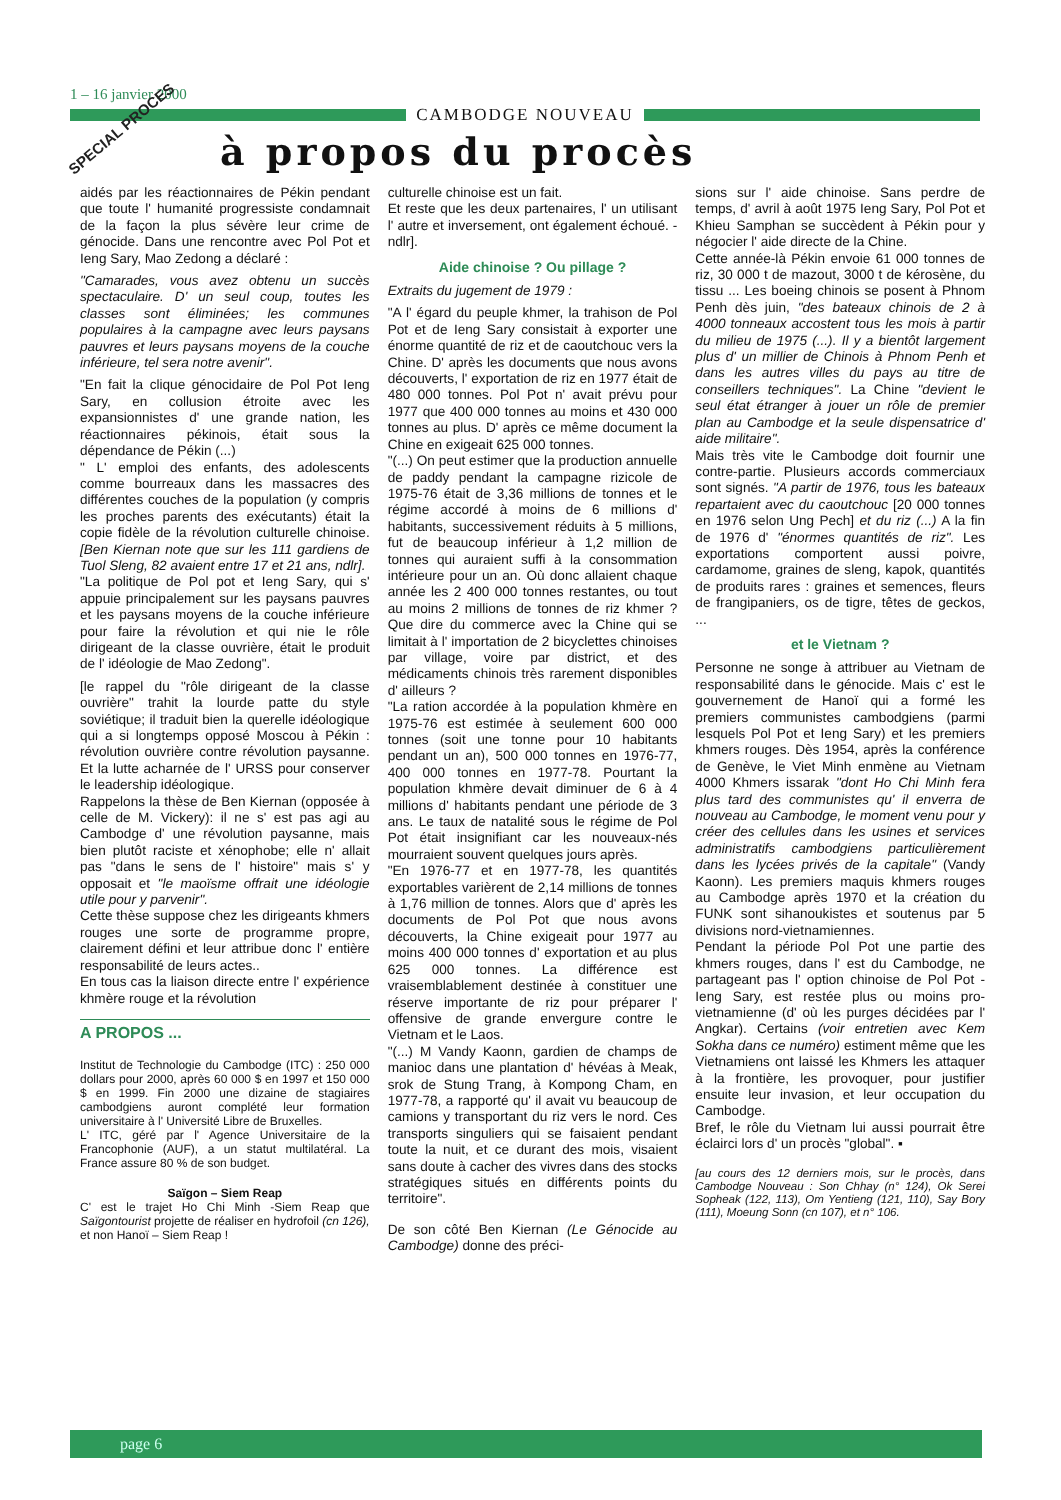1 – 16 janvier 2000
CAMBODGE NOUVEAU
à propos du procès
SPECIAL PROCES
aidés par les réactionnaires de Pékin pendant que toute l' humanité progressiste condamnait de la façon la plus sévère leur crime de génocide. Dans une rencontre avec Pol Pot et Ieng Sary, Mao Zedong a déclaré :
"Camarades, vous avez obtenu un succès spectaculaire. D' un seul coup, toutes les classes sont éliminées; les communes populaires à la campagne avec leurs paysans pauvres et leurs paysans moyens de la couche inférieure, tel sera notre avenir".
"En fait la clique génocidaire de Pol Pot Ieng Sary, en collusion étroite avec les expansionnistes d' une grande nation, les réactionnaires pékinois, était sous la dépendance de Pékin (...)
" L' emploi des enfants, des adolescents comme bourreaux dans les massacres des différentes couches de la population (y compris les proches parents des exécutants) était la copie fidèle de la révolution culturelle chinoise. [Ben Kiernan note que sur les 111 gardiens de Tuol Sleng, 82 avaient entre 17 et 21 ans, ndlr].
"La politique de Pol pot et Ieng Sary, qui s' appuie principalement sur les paysans pauvres et les paysans moyens de la couche inférieure pour faire la révolution et qui nie le rôle dirigeant de la classe ouvrière, était le produit de l' idéologie de Mao Zedong".
[le rappel du "rôle dirigeant de la classe ouvrière" trahit la lourde patte du style soviétique; il traduit bien la querelle idéologique qui a si longtemps opposé Moscou à Pékin : révolution ouvrière contre révolution paysanne. Et la lutte acharnée de l' URSS pour conserver le leadership idéologique.
Rappelons la thèse de Ben Kiernan (opposée à celle de M. Vickery): il ne s' est pas agi au Cambodge d' une révolution paysanne, mais bien plutôt raciste et xénophobe; elle n' allait pas "dans le sens de l' histoire" mais s' y opposait et "le maoïsme offrait une idéologie utile pour y parvenir".
Cette thèse suppose chez les dirigeants khmers rouges une sorte de programme propre, clairement défini et leur attribue donc l' entière responsabilité de leurs actes..
En tous cas la liaison directe entre l' expérience khmère rouge et la révolution
A PROPOS ...
Institut de Technologie du Cambodge (ITC) : 250 000 dollars pour 2000, après 60 000 $ en 1997 et 150 000 $ en 1999. Fin 2000 une dizaine de stagiaires cambodgiens auront complété leur formation universitaire à l' Université Libre de Bruxelles.
L' ITC, géré par l' Agence Universitaire de la Francophonie (AUF), a un statut multilatéral. La France assure 80 % de son budget.
Saïgon – Siem Reap
C' est le trajet Ho Chi Minh -Siem Reap que Saïgontourist projette de réaliser en hydrofoil (cn 126), et non Hanoï – Siem Reap !
culturelle chinoise est un fait.
Et reste que les deux partenaires, l' un utilisant l' autre et inversement, ont également échoué. -ndlr].
Aide chinoise ? Ou pillage ?
Extraits du jugement de 1979 :
"A l' égard du peuple khmer, la trahison de Pol Pot et de Ieng Sary consistait à exporter une énorme quantité de riz et de caoutchouc vers la Chine. D' après les documents que nous avons découverts, l' exportation de riz en 1977 était de 480 000 tonnes. Pol Pot n' avait prévu pour 1977 que 400 000 tonnes au moins et 430 000 tonnes au plus. D' après ce même document la Chine en exigeait 625 000 tonnes.
"(...) On peut estimer que la production annuelle de paddy pendant la campagne rizicole de 1975-76 était de 3,36 millions de tonnes et le régime accordé à moins de 6 millions d' habitants, successivement réduits à 5 millions, fut de beaucoup inférieur à 1,2 million de tonnes qui auraient suffi à la consommation intérieure pour un an. Où donc allaient chaque année les 2 400 000 tonnes restantes, ou tout au moins 2 millions de tonnes de riz khmer ? Que dire du commerce avec la Chine qui se limitait à l' importation de 2 bicyclettes chinoises par village, voire par district, et des médicaments chinois très rarement disponibles d' ailleurs ?
"La ration accordée à la population khmère en 1975-76 est estimée à seulement 600 000 tonnes (soit une tonne pour 10 habitants pendant un an), 500 000 tonnes en 1976-77, 400 000 tonnes en 1977-78. Pourtant la population khmère devait diminuer de 6 à 4 millions d' habitants pendant une période de 3 ans. Le taux de natalité sous le régime de Pol Pot était insignifiant car les nouveaux-nés mourraient souvent quelques jours après.
"En 1976-77 et en 1977-78, les quantités exportables varièrent de 2,14 millions de tonnes à 1,76 million de tonnes. Alors que d' après les documents de Pol Pot que nous avons découverts, la Chine exigeait pour 1977 au moins 400 000 tonnes d' exportation et au plus 625 000 tonnes. La différence est vraisemblablement destinée à constituer une réserve importante de riz pour préparer l' offensive de grande envergure contre le Vietnam et le Laos.
"(...) M Vandy Kaonn, gardien de champs de manioc dans une plantation d' hévéas à Meak, srok de Stung Trang, à Kompong Cham, en 1977-78, a rapporté qu' il avait vu beaucoup de camions y transportant du riz vers le nord. Ces transports singuliers qui se faisaient pendant toute la nuit, et ce durant des mois, visaient sans doute à cacher des vivres dans des stocks stratégiques situés en différents points du territoire".
De son côté Ben Kiernan (Le Génocide au Cambodge) donne des préci-
sions sur l' aide chinoise. Sans perdre de temps, d' avril à août 1975 Ieng Sary, Pol Pot et Khieu Samphan se succèdent à Pékin pour y négocier l' aide directe de la Chine.
Cette année-là Pékin envoie 61 000 tonnes de riz, 30 000 t de mazout, 3000 t de kérosène, du tissu ... Les boeing chinois se posent à Phnom Penh dès juin, "des bateaux chinois de 2 à 4000 tonneaux accostent tous les mois à partir du milieu de 1975 (...). Il y a bientôt largement plus d' un millier de Chinois à Phnom Penh et dans les autres villes du pays au titre de conseillers techniques". La Chine "devient le seul état étranger à jouer un rôle de premier plan au Cambodge et la seule dispensatrice d' aide militaire".
Mais très vite le Cambodge doit fournir une contre-partie. Plusieurs accords commerciaux sont signés. "A partir de 1976, tous les bateaux repartaient avec du caoutchouc [20 000 tonnes en 1976 selon Ung Pech] et du riz (...) A la fin de 1976 d' "énormes quantités de riz". Les exportations comportent aussi poivre, cardamome, graines de sleng, kapok, quantités de produits rares : graines et semences, fleurs de frangipaniers, os de tigre, têtes de geckos, ...
et le Vietnam ?
Personne ne songe à attribuer au Vietnam de responsabilité dans le génocide. Mais c' est le gouvernement de Hanoï qui a formé les premiers communistes cambodgiens (parmi lesquels Pol Pot et Ieng Sary) et les premiers khmers rouges. Dès 1954, après la conférence de Genève, le Viet Minh enmène au Vietnam 4000 Khmers issarak "dont Ho Chi Minh fera plus tard des communistes qu' il enverra de nouveau au Cambodge, le moment venu pour y créer des cellules dans les usines et services administratifs cambodgiens particulièrement dans les lycées privés de la capitale" (Vandy Kaonn). Les premiers maquis khmers rouges au Cambodge après 1970 et la création du FUNK sont sihanoukistes et soutenus par 5 divisions nord-vietnamiennes.
Pendant la période Pol Pot une partie des khmers rouges, dans l' est du Cambodge, ne partageant pas l' option chinoise de Pol Pot - Ieng Sary, est restée plus ou moins pro-vietnamienne (d' où les purges décidées par l' Angkar). Certains (voir entretien avec Kem Sokha dans ce numéro) estiment même que les Vietnamiens ont laissé les Khmers les attaquer à la frontière, les provoquer, pour justifier ensuite leur invasion, et leur occupation du Cambodge.
Bref, le rôle du Vietnam lui aussi pourrait être éclairci lors d' un procès "global". ▪
[au cours des 12 derniers mois, sur le procès, dans Cambodge Nouveau : Son Chhay (n° 124), Ok Serei Sopheak (122, 113), Om Yentieng (121, 110), Say Bory (111), Moeung Sonn (cn 107), et n° 106.
page 6